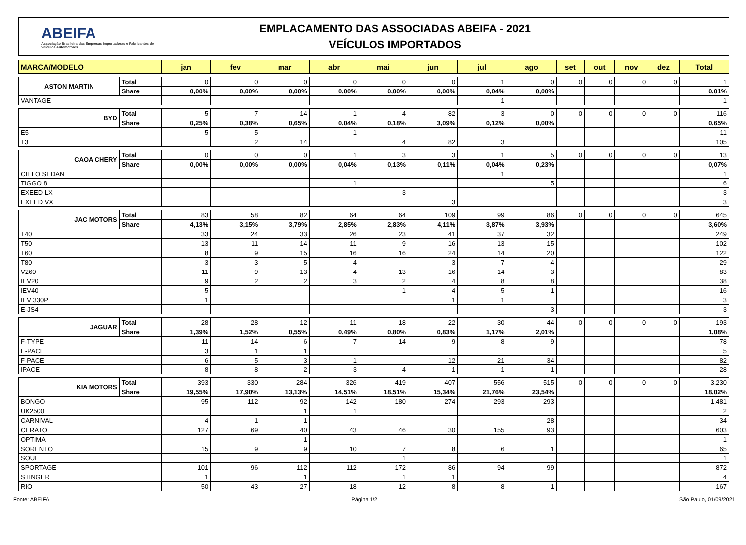ABEIFA
Associação Brasileira das Empresas Importadoras e Fabricantes de Veículos Automotores
EMPLACAMENTO DAS ASSOCIADAS ABEIFA - 2021
VEÍCULOS IMPORTADOS
| MARCA/MODELO | | jan | fev | mar | abr | mai | jun | jul | ago | set | out | nov | dez | Total |
| --- | --- | --- | --- | --- | --- | --- | --- | --- | --- | --- | --- | --- | --- | --- |
| ASTON MARTIN | Total | 0 | 0 | 0 | 0 | 0 | 0 | 1 | 0 | 0 | 0 | 0 | 0 | 1 |
| | Share | 0,00% | 0,00% | 0,00% | 0,00% | 0,00% | 0,00% | 0,04% | 0,00% | | | | | 0,01% |
| VANTAGE | | | | | | | | 1 | | | | | | 1 |
| BYD | Total | 5 | 7 | 14 | 1 | 4 | 82 | 3 | 0 | 0 | 0 | 0 | 0 | 116 |
| | Share | 0,25% | 0,38% | 0,65% | 0,04% | 0,18% | 3,09% | 0,12% | 0,00% | | | | | 0,65% |
| E5 | | 5 | 5 | | 1 | | | | | | | | | 11 |
| T3 | | | 2 | 14 | | 4 | 82 | 3 | | | | | | 105 |
| CAOA CHERY | Total | 0 | 0 | 0 | 1 | 3 | 3 | 1 | 5 | 0 | 0 | 0 | 0 | 13 |
| | Share | 0,00% | 0,00% | 0,00% | 0,04% | 0,13% | 0,11% | 0,04% | 0,23% | | | | | 0,07% |
| CIELO SEDAN | | | | | | | | 1 | | | | | | 1 |
| TIGGO 8 | | | | | 1 | | | | 5 | | | | | 6 |
| EXEED LX | | | | | | 3 | | | | | | | | 3 |
| EXEED VX | | | | | | | 3 | | | | | | | 3 |
| JAC MOTORS | Total | 83 | 58 | 82 | 64 | 64 | 109 | 99 | 86 | 0 | 0 | 0 | 0 | 645 |
| | Share | 4,13% | 3,15% | 3,79% | 2,85% | 2,83% | 4,11% | 3,87% | 3,93% | | | | | 3,60% |
| T40 | | 33 | 24 | 33 | 26 | 23 | 41 | 37 | 32 | | | | | 249 |
| T50 | | 13 | 11 | 14 | 11 | 9 | 16 | 13 | 15 | | | | | 102 |
| T60 | | 8 | 9 | 15 | 16 | 16 | 24 | 14 | 20 | | | | | 122 |
| T80 | | 3 | 3 | 5 | 4 | | 3 | 7 | 4 | | | | | 29 |
| V260 | | 11 | 9 | 13 | 4 | 13 | 16 | 14 | 3 | | | | | 83 |
| IEV20 | | 9 | 2 | 2 | 3 | 2 | 4 | 8 | 8 | | | | | 38 |
| IEV40 | | 5 | | | | 1 | 4 | 5 | 1 | | | | | 16 |
| IEV 330P | | 1 | | | | | 1 | 1 | | | | | | 3 |
| E-JS4 | | | | | | | | | 3 | | | | | 3 |
| JAGUAR | Total | 28 | 28 | 12 | 11 | 18 | 22 | 30 | 44 | 0 | 0 | 0 | 0 | 193 |
| | Share | 1,39% | 1,52% | 0,55% | 0,49% | 0,80% | 0,83% | 1,17% | 2,01% | | | | | 1,08% |
| F-TYPE | | 11 | 14 | 6 | 7 | 14 | 9 | 8 | 9 | | | | | 78 |
| E-PACE | | 3 | 1 | 1 | | | | | | | | | | 5 |
| F-PACE | | 6 | 5 | 3 | 1 | | 12 | 21 | 34 | | | | | 82 |
| IPACE | | 8 | 8 | 2 | 3 | 4 | 1 | 1 | 1 | | | | | 28 |
| KIA MOTORS | Total | 393 | 330 | 284 | 326 | 419 | 407 | 556 | 515 | 0 | 0 | 0 | 0 | 3.230 |
| | Share | 19,55% | 17,90% | 13,13% | 14,51% | 18,51% | 15,34% | 21,76% | 23,54% | | | | | 18,02% |
| BONGO | | 95 | 112 | 92 | 142 | 180 | 274 | 293 | 293 | | | | | 1.481 |
| UK2500 | | | | 1 | 1 | | | | | | | | | 2 |
| CARNIVAL | | 4 | 1 | 1 | | | | | 28 | | | | | 34 |
| CERATO | | 127 | 69 | 40 | 43 | 46 | 30 | 155 | 93 | | | | | 603 |
| OPTIMA | | | | 1 | | | | | | | | | | 1 |
| SORENTO | | 15 | 9 | 9 | 10 | 7 | 8 | 6 | 1 | | | | | 65 |
| SOUL | | | | | | 1 | | | | | | | | 1 |
| SPORTAGE | | 101 | 96 | 112 | 112 | 172 | 86 | 94 | 99 | | | | | 872 |
| STINGER | | 1 | | 1 | | 1 | 1 | | | | | | | 4 |
| RIO | | 50 | 43 | 27 | 18 | 12 | 8 | 8 | 1 | | | | | 167 |
Fonte: ABEIFA Página 1/2 São Paulo, 01/09/2021